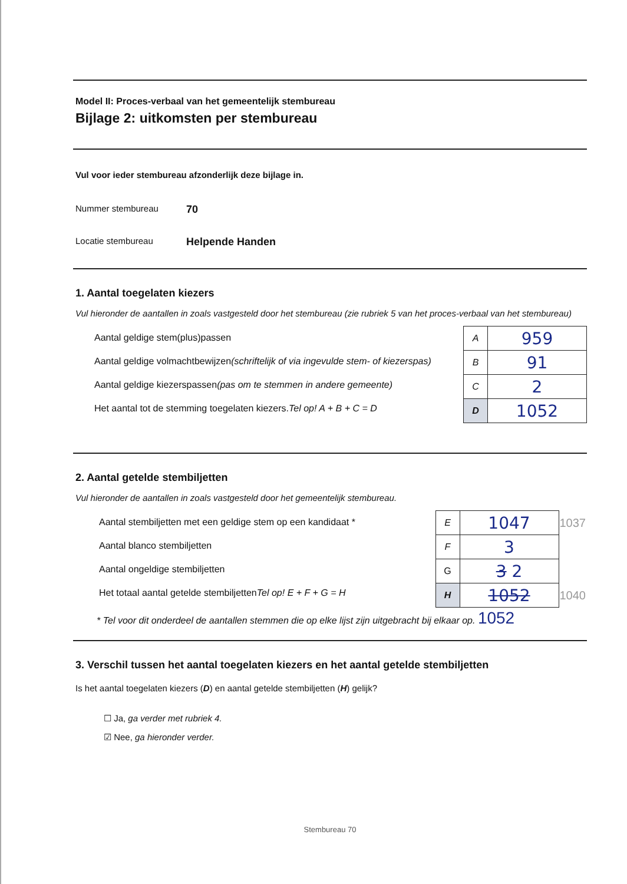Model II: Proces-verbaal van het gemeentelijk stembureau
Bijlage 2: uitkomsten per stembureau
Vul voor ieder stembureau afzonderlijk deze bijlage in.
Nummer stembureau 70
Locatie stembureau Helpende Handen
1. Aantal toegelaten kiezers
Vul hieronder de aantallen in zoals vastgesteld door het stembureau (zie rubriek 5 van het proces-verbaal van het stembureau)
Aantal geldige stem(plus)passen
Aantal geldige volmachtbewijzen (schriftelijk of via ingevulde stem- of kiezerspas)
Aantal geldige kiezerspassen (pas om te stemmen in andere gemeente)
Het aantal tot de stemming toegelaten kiezers. Tel op! A + B + C = D
| A | 959 |
| B | 91 |
| C | 2 |
| D | 1052 |
2. Aantal getelde stembiljetten
Vul hieronder de aantallen in zoals vastgesteld door het gemeentelijk stembureau.
Aantal stembiljetten met een geldige stem op een kandidaat *
Aantal blanco stembiljetten
Aantal ongeldige stembiljetten
Het totaal aantal getelde stembiljetten Tel op! E + F + G = H
| E | 1047 | 1037 |
| F | 3 | |
| G | 3 2 | |
| H | 1052 | 1040 |
* Tel voor dit onderdeel de aantallen stemmen die op elke lijst zijn uitgebracht bij elkaar op. 1052
3. Verschil tussen het aantal toegelaten kiezers en het aantal getelde stembiljetten
Is het aantal toegelaten kiezers (D) en aantal getelde stembiljetten (H) gelijk?
☐ Ja, ga verder met rubriek 4.
☑ Nee, ga hieronder verder.
Stembureau 70